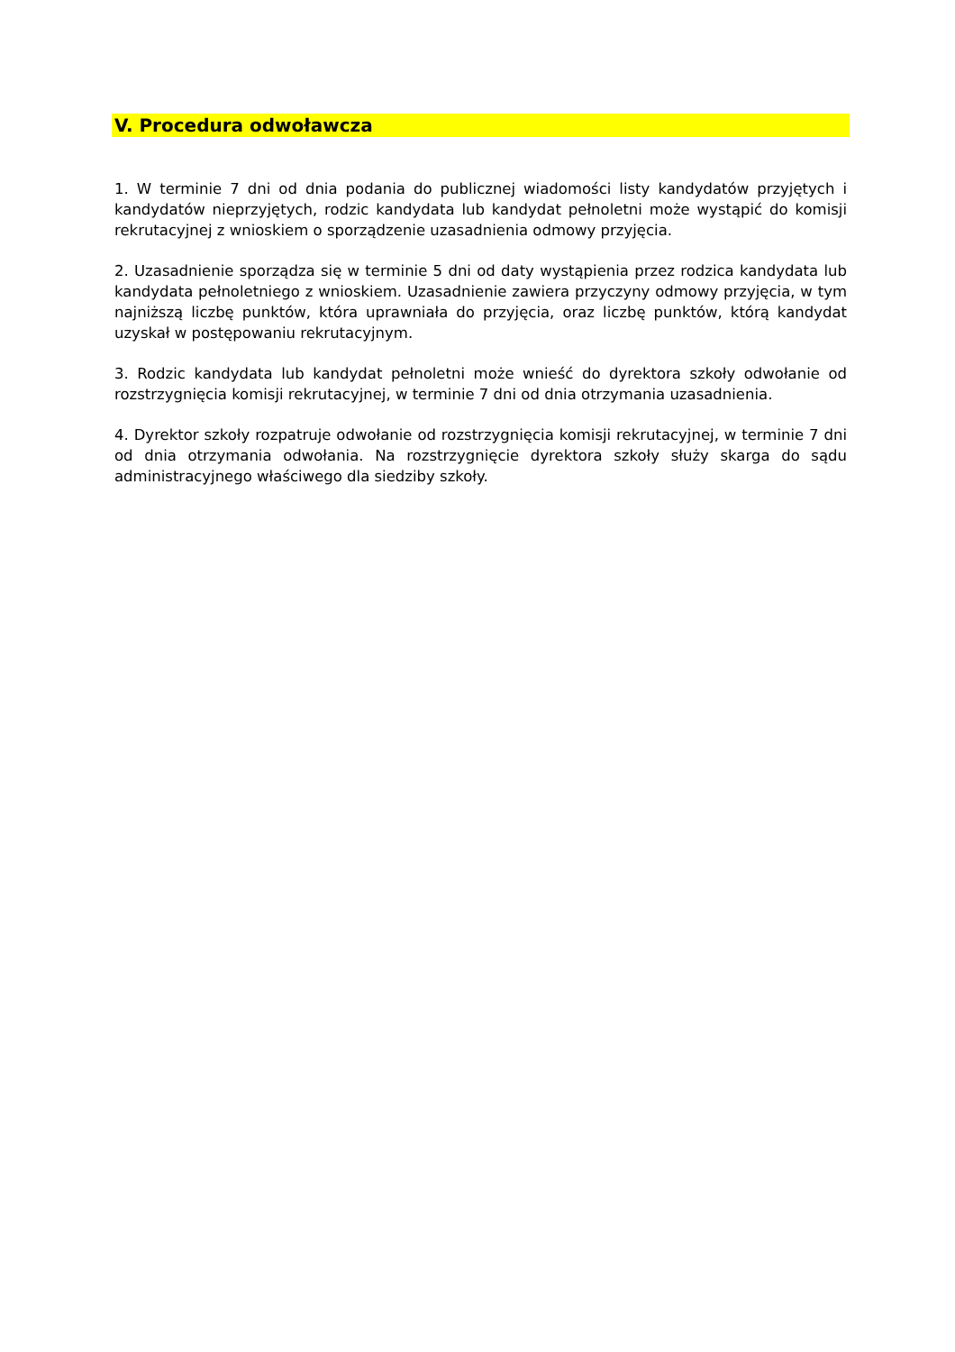V. Procedura odwoławcza
1. W terminie 7 dni od dnia podania do publicznej wiadomości listy kandydatów przyjętych i kandydatów nieprzyjętych, rodzic kandydata lub kandydat pełnoletni może wystąpić do komisji rekrutacyjnej z wnioskiem o sporządzenie uzasadnienia odmowy przyjęcia.
2. Uzasadnienie sporządza się w terminie 5 dni od daty wystąpienia przez rodzica kandydata lub kandydata pełnoletniego z wnioskiem. Uzasadnienie zawiera przyczyny odmowy przyjęcia, w tym najniższą liczbę punktów, która uprawniała do przyjęcia, oraz liczbę punktów, którą kandydat uzyskał w postępowaniu rekrutacyjnym.
3. Rodzic kandydata lub kandydat pełnoletni może wnieść do dyrektora szkoły odwołanie od rozstrzygnięcia komisji rekrutacyjnej, w terminie 7 dni od dnia otrzymania uzasadnienia.
4. Dyrektor szkoły rozpatruje odwołanie od rozstrzygnięcia komisji rekrutacyjnej, w terminie 7 dni od dnia otrzymania odwołania. Na rozstrzygnięcie dyrektora szkoły służy skarga do sądu administracyjnego właściwego dla siedziby szkoły.